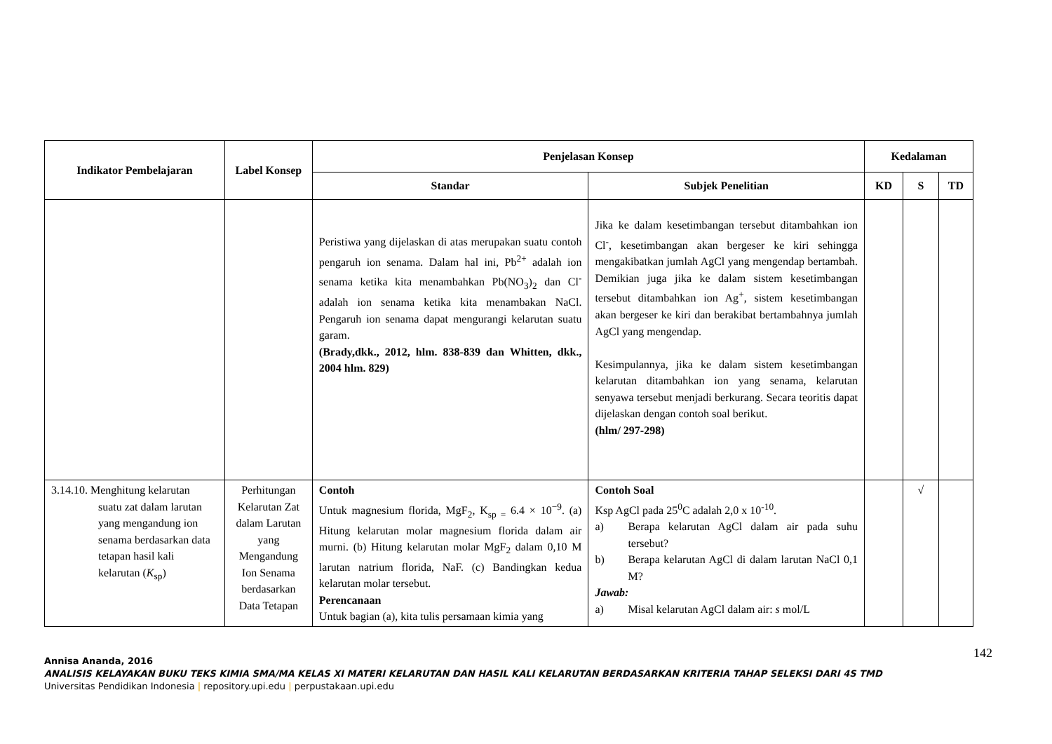| Indikator Pembelajaran | Label Konsep | Penjelasan Konsep | | Kedalaman | | |
| --- | --- | --- | --- | --- | --- | --- |
| | | Standar | Subjek Penelitian | KD | S | TD |
| | | Peristiwa yang dijelaskan di atas merupakan suatu contoh pengaruh ion senama. Dalam hal ini, Pb<sup>2+</sup> adalah ion senama ketika kita menambahkan Pb(NO<sub>3</sub>)<sub>2</sub> dan Cl<sup>-</sup> adalah ion senama ketika kita menambakan NaCl. Pengaruh ion senama dapat mengurangi kelarutan suatu garam. (Brady,dkk., 2012, hlm. 838-839 dan Whitten, dkk., 2004 hlm. 829) | Jika ke dalam kesetimbangan tersebut ditambahkan ion Cl<sup>-</sup>, kesetimbangan akan bergeser ke kiri sehingga mengakibatkan jumlah AgCl yang mengendap bertambah. Demikian juga jika ke dalam sistem kesetimbangan tersebut ditambahkan ion Ag<sup>+</sup>, sistem kesetimbangan akan bergeser ke kiri dan berakibat bertambahnya jumlah AgCl yang mengendap. Kesimpulannya, jika ke dalam sistem kesetimbangan kelarutan ditambahkan ion yang senama, kelarutan senyawa tersebut menjadi berkurang. Secara teoritis dapat dijelaskan dengan contoh soal berikut. (hlm/ 297-298) | | | |
| 3.14.10. Menghitung kelarutan suatu zat dalam larutan yang mengandung ion senama berdasarkan data tetapan hasil kali kelarutan ( K<sub>sp</sub>) | Perhitungan Kelarutan Zat dalam Larutan yang Mengandung Ion Senama berdasarkan Data Tetapan | Contoh Untuk magnesium florida, MgF<sub>2</sub>, K<sub>sp =</sub> 6.4 × 10<sup>−9</sup>. (a) Hitung kelarutan molar magnesium florida dalam air murni. (b) Hitung kelarutan molar MgF<sub>2</sub> dalam 0,10 M larutan natrium florida, NaF. (c) Bandingkan kedua kelarutan molar tersebut. Perencanaan Untuk bagian (a), kita tulis persamaan kimia yang | Contoh Soal Ksp AgCl pada 25<sup>0</sup>C adalah 2,0 x 10<sup>-10</sup>. a) Berapa kelarutan AgCl dalam air pada suhu tersebut? b) Berapa kelarutan AgCl di dalam larutan NaCl 0,1 M? Jawab: a) Misal kelarutan AgCl dalam air: s mol/L | | √ | |
142 Annisa Ananda, 2016
ANALISIS KELAYAKAN BUKU TEKS KIMIA SMA/MA KELAS XI MATERI KELARUTAN DAN HASIL KALI KELARUTAN BERDASARKAN KRITERIA TAHAP SELEKSI DARI 4S TMD
Universitas Pendidikan Indonesia | repository.upi.edu | perpustakaan.upi.edu